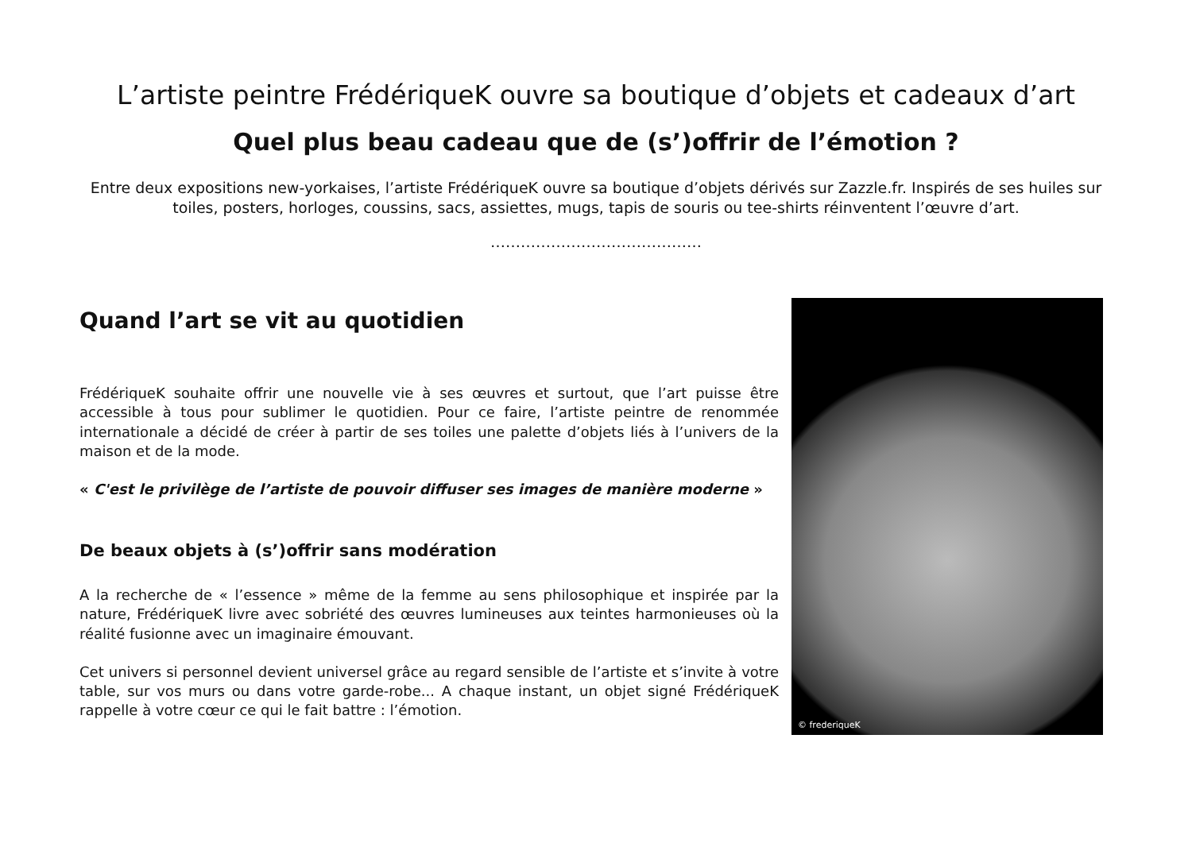L’artiste peintre FrédériqueK ouvre sa boutique d’objets et cadeaux d’art
Quel plus beau cadeau que de (s’)offrir de l’émotion ?
Entre deux expositions new-yorkaises, l’artiste FrédériqueK ouvre sa boutique d’objets dérivés sur Zazzle.fr. Inspirés de ses huiles sur toiles, posters, horloges, coussins, sacs, assiettes, mugs, tapis de souris ou tee-shirts réinventent l’œuvre d’art.
……………………………………
Quand l’art se vit au quotidien
FrédériqueK souhaite offrir une nouvelle vie à ses œuvres et surtout, que l’art puisse être accessible à tous pour sublimer le quotidien. Pour ce faire, l’artiste peintre de renommée internationale a décidé de créer à partir de ses toiles une palette d’objets liés à l’univers de la maison et de la mode.
« C'est le privilège de l’artiste de pouvoir diffuser ses images de manière moderne »
De beaux objets à (s’)offrir sans modération
A la recherche de « l’essence » même de la femme au sens philosophique et inspirée par la nature, FrédériqueK livre avec sobriété des œuvres lumineuses aux teintes harmonieuses où la réalité fusionne avec un imaginaire émouvant.
Cet univers si personnel devient universel grâce au regard sensible de l’artiste et s’invite à votre table, sur vos murs ou dans votre garde-robe... A chaque instant, un objet signé FrédériqueK rappelle à votre cœur ce qui le fait battre : l’émotion.
© frederiqueK